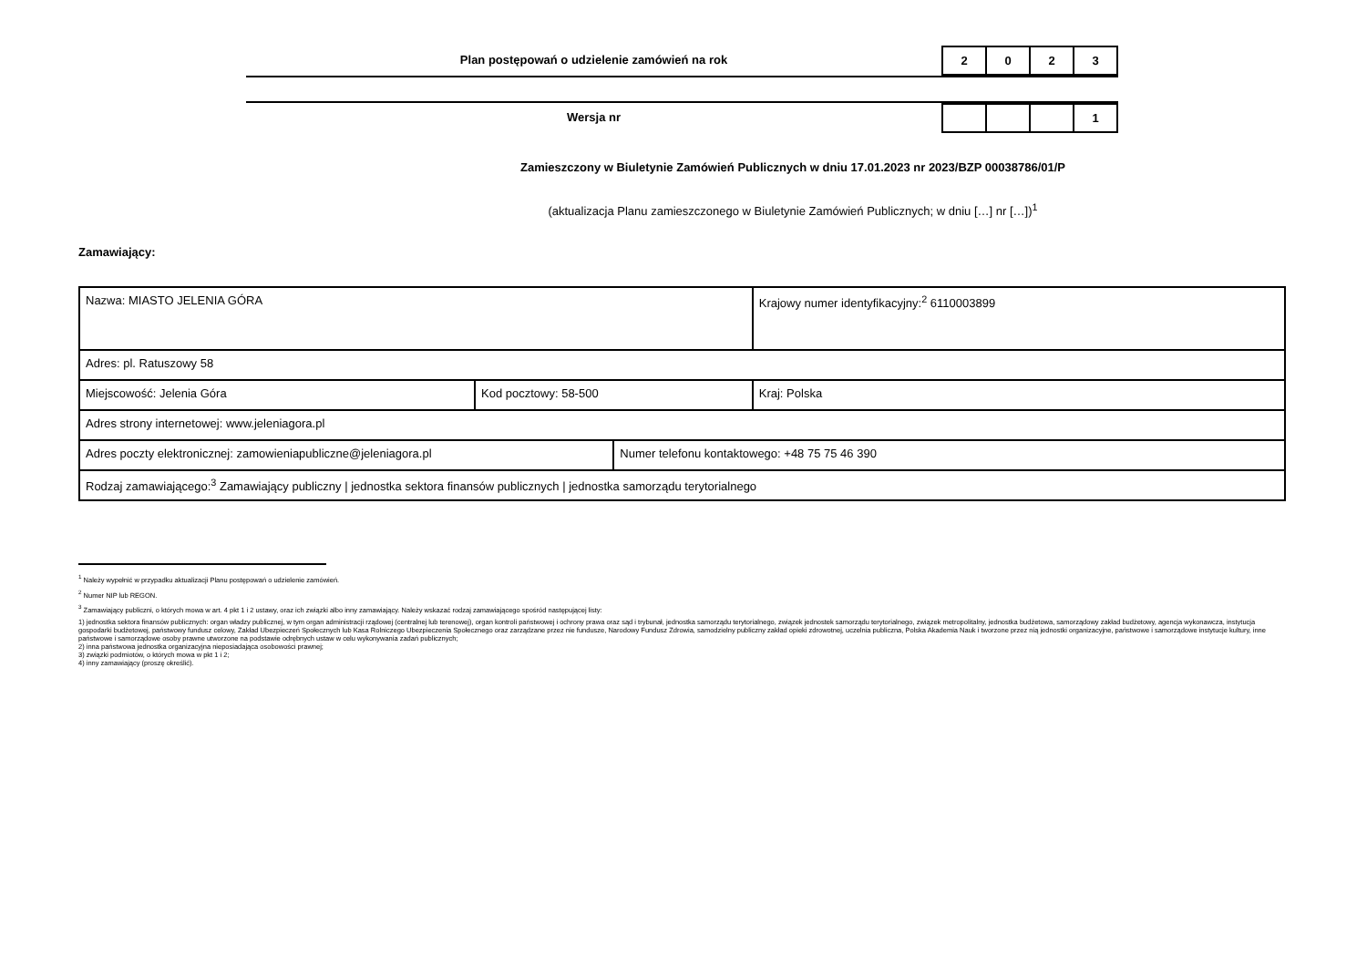Plan postępowań o udzielenie zamówień na rok
| 2 | 0 | 2 | 3 |
Wersja nr
| | | | 1 |
Zamieszczony w Biuletynie Zamówień Publicznych w dniu 17.01.2023 nr 2023/BZP 00038786/01/P
(aktualizacja Planu zamieszczonego w Biuletynie Zamówień Publicznych; w dniu […] nr […])<sup>1</sup>
Zamawiający:
| Nazwa: MIASTO JELENIA GÓRA | | | Krajowy numer identyfikacyjny:<sup>2</sup> 6110003899 |
| Adres: pl. Ratuszowy 58 | | | |
| Miejscowość: Jelenia Góra | Kod pocztowy: 58-500 | | Kraj: Polska |
| Adres strony internetowej: www.jeleniagora.pl | | | |
| Adres poczty elektronicznej: zamowieniapubliczne@jeleniagora.pl | | Numer telefonu kontaktowego: +48 75 75 46 390 | |
| Rodzaj zamawiającego:<sup>3</sup> Zamawiający publiczny / jednostka sektora finansów publicznych / jednostka samorządu terytorialnego | | | |
<sup>1</sup> Należy wypełnić w przypadku aktualizacji Planu postępowań o udzielenie zamówień.
<sup>2</sup> Numer NIP lub REGON.
<sup>3</sup> Zamawiający publiczni, o których mowa w art. 4 pkt 1 i 2 ustawy, oraz ich związki albo inny zamawiający. Należy wskazać rodzaj zamawiającego spośród następującej listy:
1) jednostka sektora finansów publicznych: organ władzy publicznej, w tym organ administracji rządowej (centralnej lub terenowej), organ kontroli państwowej i ochrony prawa oraz sąd i trybunał, jednostka samorządu terytorialnego, związek jednostek samorządu terytorialnego, związek metropolitalny, jednostka budżetowa, samorządowy zakład budżetowy, agencja wykonawcza, instytucja gospodarki budżetowej, państwowy fundusz celowy, Zakład Ubezpieczeń Społecznych lub Kasa Rolniczego Ubezpieczenia Społecznego oraz zarządzane przez nie fundusze, Narodowy Fundusz Zdrowia, samodzielny publiczny zakład opieki zdrowotnej, uczelnia publiczna, Polska Akademia Nauk i tworzone przez nią jednostki organizacyjne, państwowe i samorządowe instytucje kultury, inne państwowe i samorządowe osoby prawne utworzone na podstawie odrębnych ustaw w celu wykonywania zadań publicznych;
2) inna państwowa jednostka organizacyjna nieposiadająca osobowości prawnej;
3) związki podmiotów, o których mowa w pkt 1 i 2;
4) inny zamawiający (proszę określić).